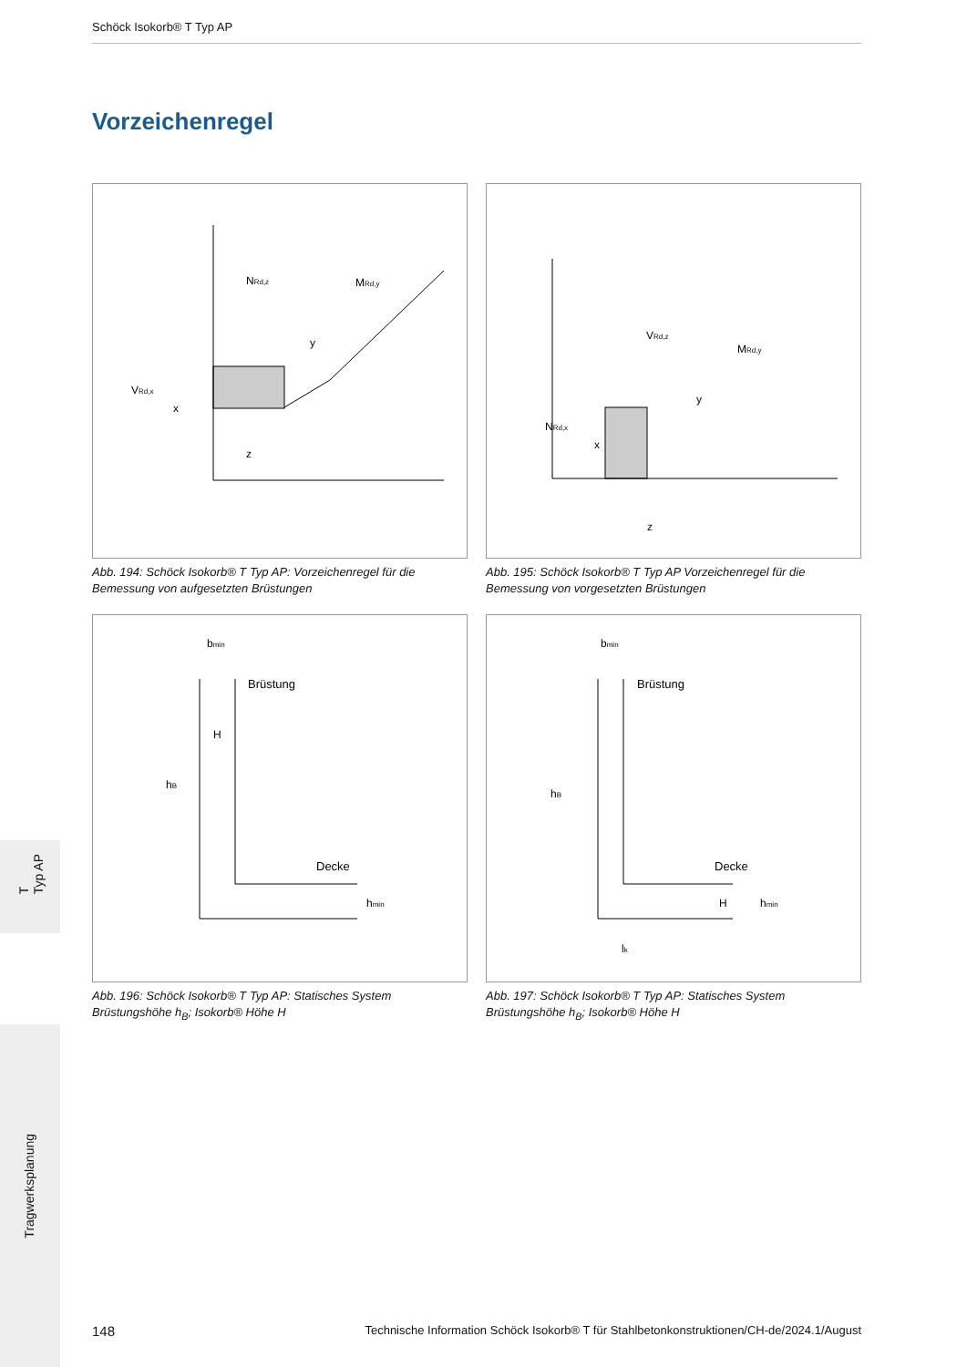Schöck Isokorb® T Typ AP
Vorzeichenregel
NRd,z
MRd,y
VRd,x
x
z
y
Abb. 194: Schöck Isokorb® T Typ AP: Vorzeichenregel für die Bemessung von aufgesetzten Brüstungen
VRd,z
MRd,y
NRd,x
x
y
z
Abb. 195: Schöck Isokorb® T Typ AP Vorzeichenregel für die Bemessung von vorgesetzten Brüstungen
bmin
Brüstung
H
Decke
hB
hmin
Abb. 196: Schöck Isokorb® T Typ AP: Statisches System Brüstungshöhe h<sub>B</sub>; Isokorb® Höhe H
bmin
Brüstung
Decke
hB
H
hmin
lk
Abb. 197: Schöck Isokorb® T Typ AP: Statisches System Brüstungshöhe h<sub>B</sub>; Isokorb® Höhe H
T
Typ AP
Tragwerksplanung
148 Technische Information Schöck Isokorb® T für Stahlbetonkonstruktionen/CH-de/2024.1/August